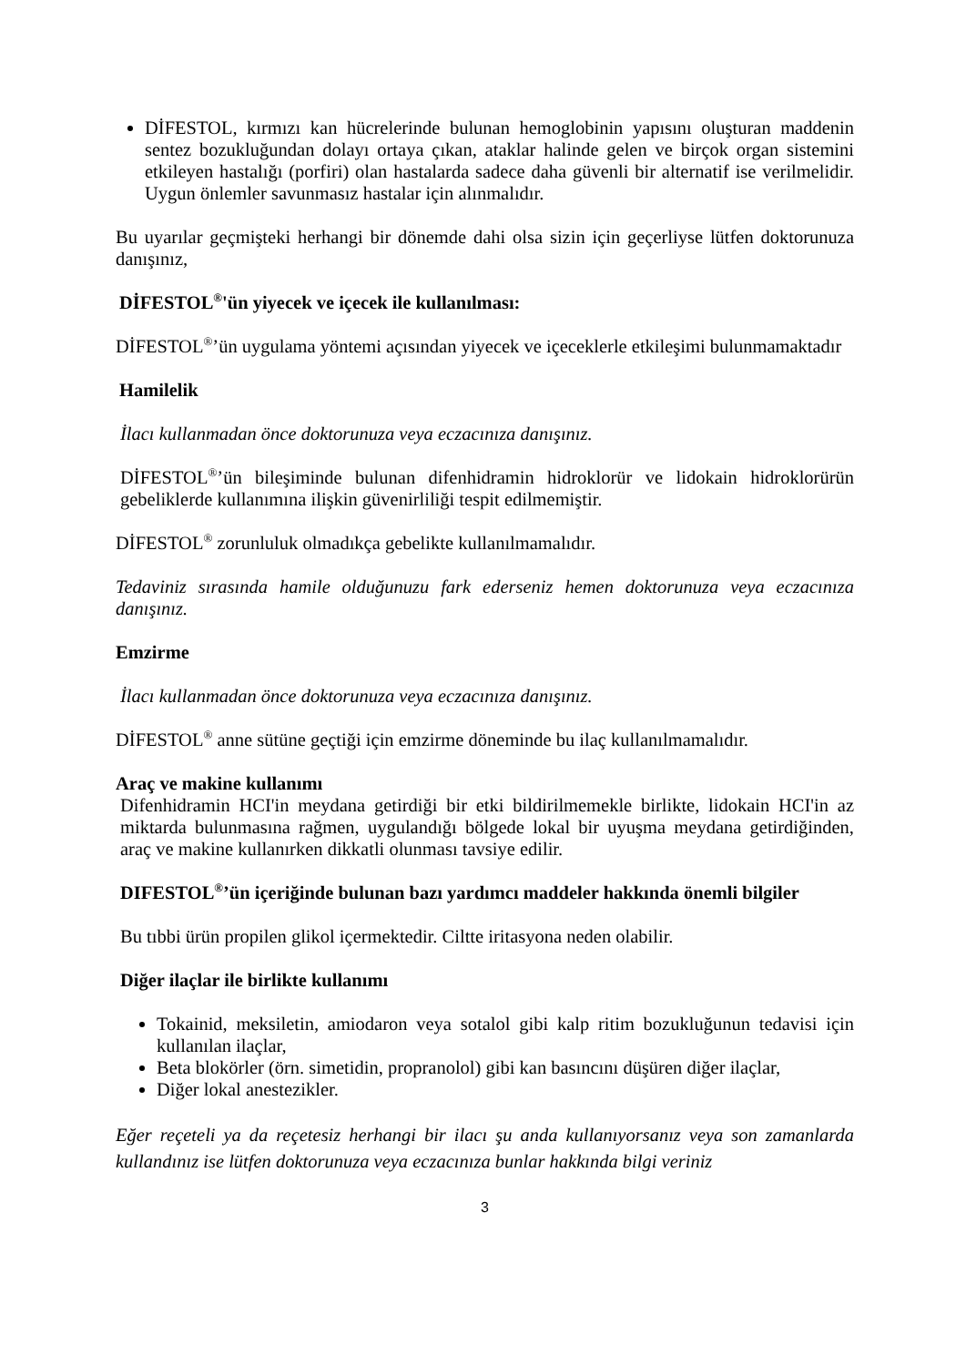DİFESTOL, kırmızı kan hücrelerinde bulunan hemoglobinin yapısını oluşturan maddenin sentez bozukluğundan dolayı ortaya çıkan, ataklar halinde gelen ve birçok organ sistemini etkileyen hastalığı (porfiri) olan hastalarda sadece daha güvenli bir alternatif ise verilmelidir. Uygun önlemler savunmasız hastalar için alınmalıdır.
Bu uyarılar geçmişteki herhangi bir dönemde dahi olsa sizin için geçerliyse lütfen doktorunuza danışınız,
DİFESTOL<sup>®</sup>'ün yiyecek ve içecek ile kullanılması:
DİFESTOL<sup>®</sup>’ün uygulama yöntemi açısından yiyecek ve içeceklerle etkileşimi bulunmamaktadır
Hamilelik
İlacı kullanmadan önce doktorunuza veya eczacınıza danışınız.
DİFESTOL<sup>®</sup>’ün bileşiminde bulunan difenhidramin hidroklorür ve lidokain hidroklorürün gebeliklerde kullanımına ilişkin güvenirliliği tespit edilmemiştir.
DİFESTOL<sup>®</sup> zorunluluk olmadıkça gebelikte kullanılmamalıdır.
Tedaviniz sırasında hamile olduğunuzu fark ederseniz hemen doktorunuza veya eczacınıza danışınız.
Emzirme
İlacı kullanmadan önce doktorunuza veya eczacınıza danışınız.
DİFESTOL<sup>®</sup> anne sütüne geçtiği için emzirme döneminde bu ilaç kullanılmamalıdır.
Araç ve makine kullanımı
Difenhidramin HCI'in meydana getirdiği bir etki bildirilmemekle birlikte, lidokain HCI'in az miktarda bulunmasına rağmen, uygulandığı bölgede lokal bir uyuşma meydana getirdiğinden, araç ve makine kullanırken dikkatli olunması tavsiye edilir.
DIFESTOL<sup>®</sup>’ün içeriğinde bulunan bazı yardımcı maddeler hakkında önemli bilgiler
Bu tıbbi ürün propilen glikol içermektedir. Ciltte iritasyona neden olabilir.
Diğer ilaçlar ile birlikte kullanımı
Tokainid, meksiletin, amiodaron veya sotalol gibi kalp ritim bozukluğunun tedavisi için kullanılan ilaçlar,
Beta blokörler (örn. simetidin, propranolol) gibi kan basıncını düşüren diğer ilaçlar,
Diğer lokal anestezikler.
Eğer reçeteli ya da reçetesiz herhangi bir ilacı şu anda kullanıyorsanız veya son zamanlarda kullandınız ise lütfen doktorunuza veya eczacınıza bunlar hakkında bilgi veriniz
3